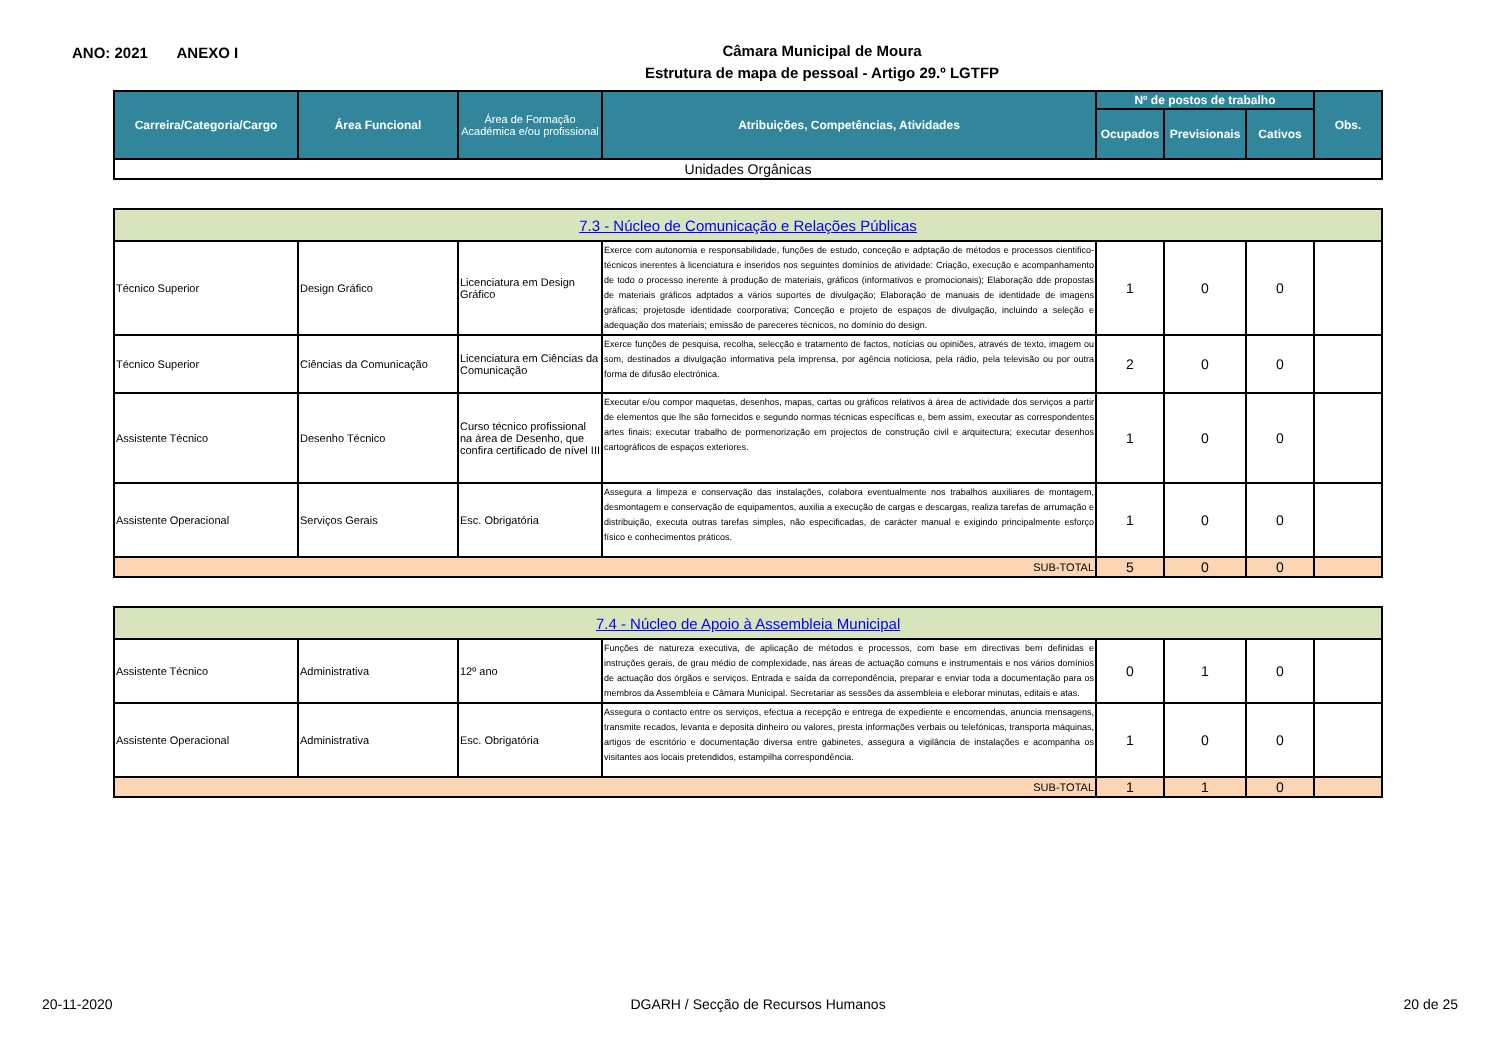ANO: 2021 ANEXO I
Câmara Municipal de Moura
Estrutura de mapa de pessoal - Artigo 29.º LGTFP
| Carreira/Categoria/Cargo | Área Funcional | Área de Formação Académica e/ou profissional | Atribuições, Competências, Atividades | Nº de postos de trabalho | | | Obs. |
| --- | --- | --- | --- | --- | --- | --- | --- |
| | | | | Ocupados | Previsionais | Cativos | |
| Unidades Orgânicas | | | | | | | |
| 7.3 - Núcleo de Comunicação e Relações Públicas | | | | | | | |
| Técnico Superior | Design Gráfico | Licenciatura em Design Gráfico | Exerce com autonomia e responsabilidade, funções de estudo, conceção e adptação de métodos e processos cientifico-técnicos inerentes à licenciatura e inseridos nos seguintes domínios de atividade: Criação, execução e acompanhamento de todo o processo inerente à produção de materiais, gráficos (informativos e promocionais); Elaboração dde propostas de materiais gráficos adptados a vários suportes de divulgação; Elaboração de manuais de identidade de imagens gráficas; projetosde identidade coorporativa; Conceção e projeto de espaços de divulgação, incluindo a seleção e adequação dos materiais; emissão de pareceres técnicos, no domínio do design. | 1 | 0 | 0 | |
| Técnico Superior | Ciências da Comunicação | Licenciatura em Ciências da Comunicação | Exerce funções de pesquisa, recolha, selecção e tratamento de factos, notícias ou opiniões, através de texto, imagem ou som, destinados a divulgação informativa pela imprensa, por agência noticiosa, pela rádio, pela televisão ou por outra forma de difusão electrónica. | 2 | 0 | 0 | |
| Assistente Técnico | Desenho Técnico | Curso técnico profissional na área de Desenho, que confira certificado de nível III | Executar e/ou compor maquetas, desenhos, mapas, cartas ou gráficos relativos à área de actividade dos serviços a partir de elementos que lhe são fornecidos e segundo normas técnicas específicas e, bem assim, executar as correspondentes artes finais: executar trabalho de pormenorização em projectos de construção civil e arquitectura; executar desenhos cartográficos de espaços exteriores. | 1 | 0 | 0 | |
| Assistente Operacional | Serviços Gerais | Esc. Obrigatória | Assegura a limpeza e conservação das instalações, colabora eventualmente nos trabalhos auxiliares de montagem, desmontagem e conservação de equipamentos, auxilia a execução de cargas e descargas, realiza tarefas de arrumação e distribuição, executa outras tarefas simples, não especificadas, de carácter manual e exigindo principalmente esforço físico e conhecimentos práticos. | 1 | 0 | 0 | |
| SUB-TOTAL | | | | 5 | 0 | 0 | |
| 7.4 - Núcleo de Apoio à Assembleia Municipal | | | | | | | |
| Assistente Técnico | Administrativa | 12º ano | Funções de natureza executiva, de aplicação de métodos e processos, com base em directivas bem definidas e instruções gerais, de grau médio de complexidade, nas áreas de actuação comuns e instrumentais e nos vários domínios de actuação dos órgãos e serviços. Entrada e saída da correpondência, preparar e enviar toda a documentação para os membros da Assembleia e Câmara Municipal. Secretariar as sessões da assembleia e eleborar minutas, editais e atas. | 0 | 1 | 0 | |
| Assistente Operacional | Administrativa | Esc. Obrigatória | Assegura o contacto entre os serviços, efectua a recepção e entrega de expediente e encomendas, anuncia mensagens, transmite recados, levanta e deposita dinheiro ou valores, presta informações verbais ou telefónicas, transporta máquinas, artigos de escritório e documentação diversa entre gabinetes, assegura a vigilância de instalações e acompanha os visitantes aos locais pretendidos, estampilha correspondência. | 1 | 0 | 0 | |
| SUB-TOTAL | | | | 1 | 1 | 0 | |
20-11-2020 DGARH / Secção de Recursos Humanos 20 de 25